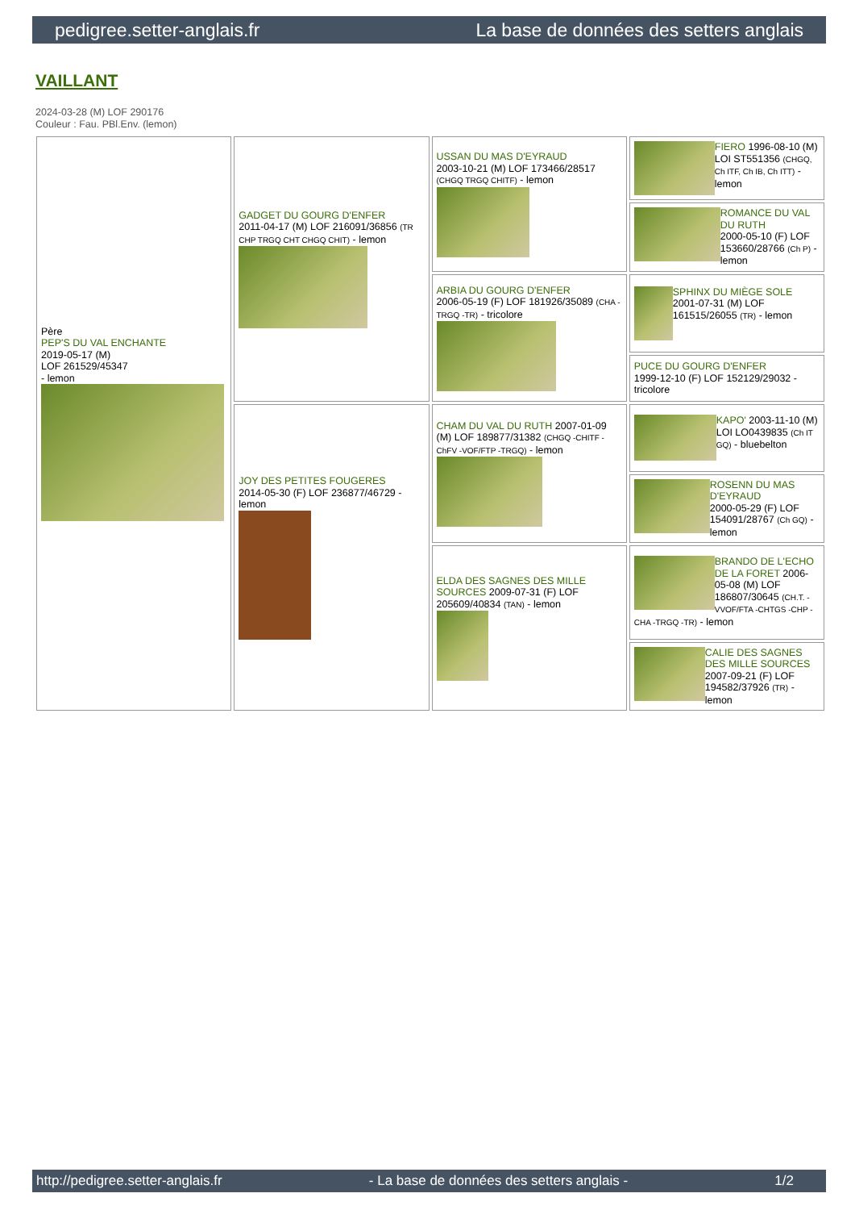pedigree.setter-anglais.fr La base de données des setters anglais
VAILLANT
2024-03-28 (M) LOF 290176
Couleur : Fau. PBl.Env. (lemon)
| Père PEP'S DU VAL ENCHANTE 2019-05-17 (M) LOF 261529/45347 - lemon | GADGET DU GOURG D'ENFER 2011-04-17 (M) LOF 216091/36856 (TR CHP TRGQ CHT CHGQ CHIT) - lemon | USSAN DU MAS D'EYRAUD 2003-10-21 (M) LOF 173466/28517 (CHGQ TRGQ CHITF) - lemon | FIERO 1996-08-10 (M) LOI ST551356 (CHGQ, Ch ITF, Ch IB, Ch ITT) - lemon |
| | | | ROMANCE DU VAL DU RUTH 2000-05-10 (F) LOF 153660/28766 (Ch P) - lemon |
| | | ARBIA DU GOURG D'ENFER 2006-05-19 (F) LOF 181926/35089 (CHA -TRGQ -TR) - tricolore | SPHINX DU MIÈGE SOLE 2001-07-31 (M) LOF 161515/26055 (TR) - lemon |
| | | | PUCE DU GOURG D'ENFER 1999-12-10 (F) LOF 152129/29032 - tricolore |
| | JOY DES PETITES FOUGERES 2014-05-30 (F) LOF 236877/46729 - lemon | CHAM DU VAL DU RUTH 2007-01-09 (M) LOF 189877/31382 (CHGQ -CHITF -ChFV -VOF/FTP -TRGQ) - lemon | KAPO' 2003-11-10 (M) LOI LO0439835 (Ch IT GQ) - bluebelton |
| | | | ROSENN DU MAS D'EYRAUD 2000-05-29 (F) LOF 154091/28767 (Ch GQ) - lemon |
| | | ELDA DES SAGNES DES MILLE SOURCES 2009-07-31 (F) LOF 205609/40834 (TAN) - lemon | BRANDO DE L'ECHO DE LA FORET 2006-05-08 (M) LOF 186807/30645 (CH.T. -VVOF/FTA -CHTGS -CHP -CHA -TRGQ -TR) - lemon |
| | | | CALIE DES SAGNES DES MILLE SOURCES 2007-09-21 (F) LOF 194582/37926 (TR) - lemon |
http://pedigree.setter-anglais.fr - La base de données des setters anglais - 1/2